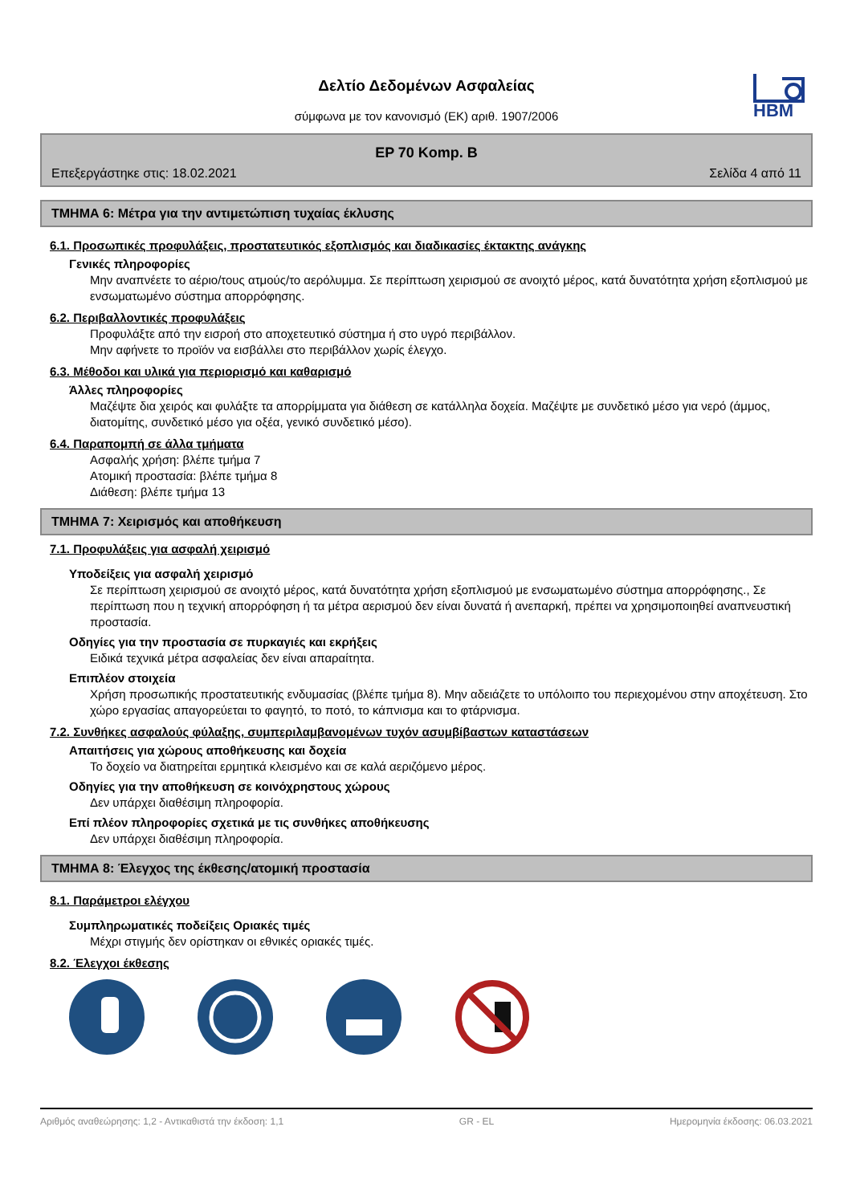Δελτίο Δεδομένων Ασφαλείας
σύμφωνα με τον κανονισμό (ΕΚ) αριθ. 1907/2006
HBM
EP 70 Komp. B
Επεξεργάστηκε στις: 18.02.2021 Σελίδα 4 από 11
ΤΜΗΜΑ 6: Μέτρα για την αντιμετώπιση τυχαίας έκλυσης
6.1. Προσωπικές προφυλάξεις, προστατευτικός εξοπλισμός και διαδικασίες έκτακτης ανάγκης
Γενικές πληροφορίες
Μην αναπνέετε το αέριο/τους ατμούς/το αερόλυμμα. Σε περίπτωση χειρισμού σε ανοιχτό μέρος, κατά δυνατότητα χρήση εξοπλισμού με ενσωματωμένο σύστημα απορρόφησης.
6.2. Περιβαλλοντικές προφυλάξεις
Προφυλάξτε από την εισροή στο αποχετευτικό σύστημα ή στο υγρό περιβάλλον.
Μην αφήνετε το προϊόν να εισβάλλει στο περιβάλλον χωρίς έλεγχο.
6.3. Μέθοδοι και υλικά για περιορισμό και καθαρισμό
Άλλες πληροφορίες
Μαζέψτε δια χειρός και φυλάξτε τα απορρίμματα για διάθεση σε κατάλληλα δοχεία. Μαζέψτε με συνδετικό μέσο για νερό (άμμος, διατομίτης, συνδετικό μέσο για οξέα, γενικό συνδετικό μέσο).
6.4. Παραπομπή σε άλλα τμήματα
Ασφαλής χρήση: βλέπε τμήμα 7
Ατομική προστασία: βλέπε τμήμα 8
Διάθεση: βλέπε τμήμα 13
ΤΜΗΜΑ 7: Χειρισμός και αποθήκευση
7.1. Προφυλάξεις για ασφαλή χειρισμό
Υποδείξεις για ασφαλή χειρισμό
Σε περίπτωση χειρισμού σε ανοιχτό μέρος, κατά δυνατότητα χρήση εξοπλισμού με ενσωματωμένο σύστημα απορρόφησης., Σε περίπτωση που η τεχνική απορρόφηση ή τα μέτρα αερισμού δεν είναι δυνατά ή ανεπαρκή, πρέπει να χρησιμοποιηθεί αναπνευστική προστασία.
Οδηγίες για την προστασία σε πυρκαγιές και εκρήξεις
Ειδικά τεχνικά μέτρα ασφαλείας δεν είναι απαραίτητα.
Επιπλέον στοιχεία
Χρήση προσωπικής προστατευτικής ενδυμασίας (βλέπε τμήμα 8). Μην αδειάζετε το υπόλοιπο του περιεχομένου στην αποχέτευση. Στο χώρο εργασίας απαγορεύεται το φαγητό, το ποτό, το κάπνισμα και το φτάρνισμα.
7.2. Συνθήκες ασφαλούς φύλαξης, συμπεριλαμβανομένων τυχόν ασυμβίβαστων καταστάσεων
Απαιτήσεις για χώρους αποθήκευσης και δοχεία
Το δοχείο να διατηρείται ερμητικά κλεισμένο και σε καλά αεριζόμενο μέρος.
Οδηγίες για την αποθήκευση σε κοινόχρηστους χώρους
Δεν υπάρχει διαθέσιμη πληροφορία.
Επί πλέον πληροφορίες σχετικά με τις συνθήκες αποθήκευσης
Δεν υπάρχει διαθέσιμη πληροφορία.
ΤΜΗΜΑ 8: Έλεγχος της έκθεσης/ατομική προστασία
8.1. Παράμετροι ελέγχου
Συμπληρωματικές ποδείξεις Οριακές τιμές
Μέχρι στιγμής δεν ορίστηκαν οι εθνικές οριακές τιμές.
8.2. Έλεγχοι έκθεσης
Αριθμός αναθεώρησης: 1,2 - Αντικαθιστά την έκδοση: 1,1 GR - EL Ημερομηνία έκδοσης: 06.03.2021